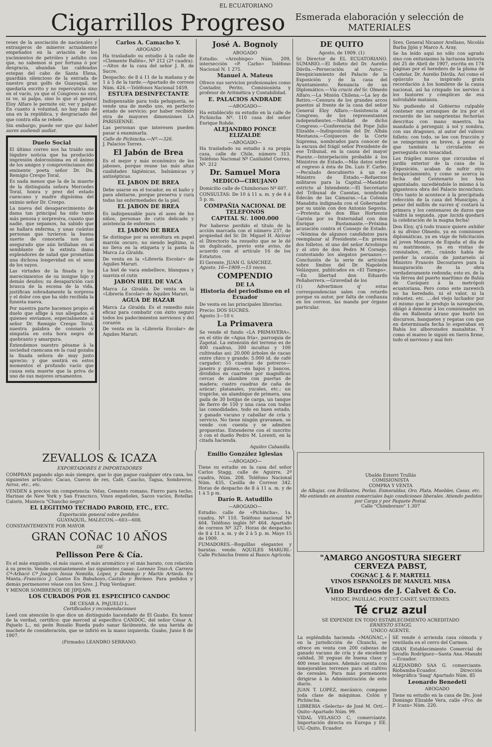EL ECUATORIANO
Cigarrillos Progreso
Esmerada elaboración y selección de
MATERIALES
reses de la asociación de nacionales y extranjeros de mineros actualmente empeñados en la aviación de los yacimientos de petróleo y asfalto con que, no sabemos si por fortuna ó por desgracia, abundan las caldeadas estepas del cabo de Santa Elena, guardián silencioso de la entrada de nuestro gran golfo de Guayaquil, se quedaría escrito y no repercutiría sino en el vacío, ya que el Congreso no oyó, ni ve, ni palpa, sino lo que el general Eloy Alfaro le permite oír, ver y palpar. En cuanto á voluntad, no hay más de una en la república, y desgraciado del que contra ella se rebele.
Sin embargo, puede ser que qui habet aures audiendi audiat.
Duelo Social
El último correo nos ha traído una lúgubre noticia que ha producido impresión dolorosísima en el ánimo de los amigos y comprovincianos del eminente poeta señor Dr. Dn. Remigio Crespo Toral.
Es nada menos que la de la muerte de la distinguida señora Mercedes Toral, honra y prez del estado cuencano y madre dignísima del eximio señor Dr. Crespo.
La nueva del desaparecimiento de dama tan principal ha sido tanto más penosa y sorpresiva, cuanto que nadie, que sepamos, ha sabido que se hallara enferma, y unas cuántas personas que tuvieron la buena suerte de conocerla nos han asegurado que aún brillaban en el semblante de la extinta dama esplendores de salud que prometían una dichosa longevidad en el seno de los suyos.
Las virtudes de la finada y los merecimientos de su insigne hijo y demás deudos; su desaparición casi brusca de la escena de la vida, justifican sobradamente la sorpresa y el dolor con que ha sido recibida la funesta nueva.
Por nuestra parte hacemos propio el duelo que aflige á sus allegados, á quienes enviamos, especialmente al señor Dr. Remigio Crespo Toral, nuestra palabra de consuelo y simpatía en esta hora negra de quebranto y amargura.
Extendemos nuestro pésame á la sociedad cuencana en la cual gozaba la finada señora de muy justo aprecio; y que sentirá en estos momentos el profundo vacío que causa esta muerte que la priva de uno de sus mejores ornamentos.
Carlos A. Camacho Y.
ABOGADO
Ha trasladado su estudio á la calle de «Clemente Ballén», Nº 212 (2ª cuadra).—Altos de la casa del señor J. R. de Sucre.
Despacho: de 8 á 11 de la mañana y de 1 á 5 de la tarde.—Apartado de correos Núm. 424.—Teléfonos Nacional 1459.
ESTUFA DESINFECTANTE
Indispensable para toda peluquería, se vende una de medio uso, en perfecto estado de servicio; por haber recibido otra de mayores dimensiones LA PARISIENNE.
Las personas que interesen pueden pasar á examinarla.
Calle de Pichincha.—Nº.—326.
J. Palacios Torres.
El Jabón de Brea
Es el mejor y más económico de los jabones, porque reune las más altas cualidades higiénicas, balsámicas y antisépticas.
EL JABON DE BREA
Debe usarse en el tocador, en el baño y para afeitarse, porque preserva y cura todas las enfermedades de la piel.
EL JABON DE BREA
Es indispensable para el aseo de los niños, personas de cutis delicado y asistencia de enfermos.
EL JABON DE BREA
Se distingue por su envoltura en papel marrón oscuro, no siendo legítimo, si no lleva en la etiqueta y la pasta la Marca La Giralda.
De venta en la «Librería Escolar» de Aquiles Maruri.
La hiel de vaca embellece, blanquea y suaviza el cutis
JABON HIEL DE VACA
Marca La Giralda. De venta en la «Librería Escolar» de Aquiles Maruri.
AGUA DE HAZAR
Marca La Giralda. Es el remedio más eficaz para combatir con éxito seguro todos los padecimientos nerviosos y del corazón
De venta en la «Librería Escolar» de Aquiles Maruri.
José A. Bognoly
ABOGADO
Estudio: «Arzobispo» Núm. 209, intersección «P. Carbo» Teléfono Nacional N. 1 275.
Manuel A. Mateus
Ofrece sus servicios profesionales como Contador, Perito, Comisionista y profesor de Aritmética y Contabilidad.
E. PALACIOS ANDRADE
—ABOGADO—
Ha establecido su estudio en la calle de Pichincha Nº. 110 casa del señor Enrique Rohde.
ALEJANDRO PONCE ELIZALDE
—ABOGADO—
Ha trasladado su estudio á su propia casa, calle de Chile, número 313. Teléfono Nacional Nº Casilaldel Correo, Nº. 212
Dr. Samuel Mora
MEDICO—CIRUJANO
Domicilio calle de Chimborazo Nº 607.
CONSULTAS: De 10 á 11 a. m. y de 4 á 5 p. m.
COMPAÑIA NACIONAL DE TELEFONOS
CAPITAL S/. 1000.000
Por haberse perdido el título de la acción marcada con el número 237, de propiedad del Sr. Dr. Miguel H. Alcívar el Directorio ha resuelto que se le dé un duplicado, previo este aviso, de acuerdo con el artículo 16 de los Estatutos.
El Gerente, JUAN G. SÁNCHEZ.
Agosto, 16—1909.—15 veces.
COMPENDIO
DE LA
Historia del periodismo en el Ecuador
De venta en las principales librerías.
Precio: DOS SUCRES.
Agosto 3—10 v.
La Primavera
Se vende el fundo «LA PRIMAVERA», en el sitio de «Agua fría», parroquia de Zapotal. La extensión del terreno es de 400 cuadras, 300 incultas y 100 cultivadas así: 20.000 árboles de cacao entre chico y grande; 5.000 id. de café cargador; 55 cuadras de potreros—janeiro y guinea,—en bajos y bancos, divididos en cuarteles por magníficas cercas de alambre con puertas de madera; cuatro cuadras de caña de azúcar; platanales, yucales, etc.; un trapiche, un alambique de primera, una paila de 30 botijas de carga, un tanque de fierro de 150 y una casa con todas las comodidades, todo en buen estado, y ganado vacuno y caballar de cría y servicio. No tiene ningún gravamen, se vende con cuenta y se admiten propuestas. Entenderse con el suscrito ó con el dueño Pedro M. Lorenti, en la citada hacienda.
Aquiles Cabanilla.
DE QUITO
Agosto, de 1909. (1)
Sr. Director de EL ECUATORIANO. SUMARIO.—El folleto del Dr. Aurelio Dávila.—Persecución al Autor.—Desquiciamiento del Palacio de la Exposición y de la casa del Ayuntamiento. Renuncia de un Diplomático.—Vía crucis del Sr. Olmedo Alfaro.—La Misión Chilena.—La ley de Retiro.—Censura de los grandes arcos puestos al frente de la casa del señor General Eloy Alfaro.—Insistencia al Congreso, de los representantes independientes.—Nulidad de dicho Congreso.—Conferencia del Pope Julio Elizalde.—Indisposición del Dr. Albán Mestanza.—Conjueces de la Corte Suprema, nombrados para conocer de la excusa del frágil señor Presidente de ese Tribunal, en la causa del mayor Puente.—Interpelación probable á los Ministros de Estado.—Más datos sobre el regreso á ésta de Dn. Luis F. Carbo.—Peculado descubierto á un ex-Ministro de Estado.—Refuerzos militares para la Capital.—Mandato estricto al Intendente.—El Secretario del Tribunal de Cuentas, nombrado Edecán de las Cámaras.—La Colonia Manabita indignada con el Gobernador por su unión con don Antonio Segovia.—Protesta de don Blas Hortensio Garzón por su fraternidad con don Enrique Bustamante.—Próxima acusación contra el Consejo de Estado.—Nómina de algunos candidatos para reemplazar al Presidente.—En prensa dos folletos, el uno del señor Arzobispo y el otro de don Pedro M Cornejo, contestando los alegatos peruanos.—Conclusión de la serie de artículos sobre límites del Dr. Napoleón Velázquez, publicados en «El Tiempo».—En libertad don Eduardo Peñaherrera.—Gravedad de los
(1) Advertimos q' estas correspondencias salen con retardo porque su autor, por falta de confianza en los correos, las manda por órgano particular.
Sres. General Nicanor Arellano, Nicolás Barba Jijón y Marco A. Aray.
Se ha leído aquí no sólo con agrado sino con entusiasmo la luctuosa historia del 25 de Abril de 1907, escrita en 174 páginas por el heredero de la pluma de Castelar, Dr. Aurelio Dávila. Así como el opúsculo ha inspirado grata recordación á los hombres de la causa nacional, así ha crispado los nervios á los fautores y cómplices de esa nolvidable matanza.
No pudiendo el Gobierno culpable contener sus arranques de ira por el recuerdo de las sangrientas fechorías descritas con mano maestra, ha mandado á perseguir, á sol y sombra, con sus dragones, al autor del valioso folleto; con todo, se lee con frucción y se reimprimirá en breve, á pesar de que también la circulación es perseguida con tenacidad.
Los frágiles muros que circundan el jardín exterior de la casa de la Exposición, acaban de sufrir otro desquiciamiento, y como se acerca la fecha del Centenario los han apuntalado, sucediéndole lo mismo á la gigantesca obra del Palacio inconcluso. Otro tanto le acontece á la precipitada refección de la casa del Municipio, á pesar del millón de sucres q' costará la primera y los centenares de duros que valdrá la segunda. ¡que lucida quedará la celebración de la magna fecha!
Don Eloy, q'á todo trance quiere exhibir á su divino Olmedo, ya en comisiones diplomáticas, ya en viaje de felicitación al joven Monarca de España el día de su matrimonio, ya en visitas de consulados, etc., cuándo había de perder la ocasión de juntarselo al Ministro Francés Decoutures para la inauguración de la obra verdaderamente redonda; esto es, de la vía férrea del puerto marítimo de Bahía de Caráquez á la metrópoli ecuatoriana. Pero como este zarewich no ha heredado, ni el valor, ni la robustez, etc. ....del viejo luchador por el mismo que le produjo la navegación, obligó á demorar á los comisionados un día en Ballenita atraso que burló los discursos, banquetes y regatas con que en determinada fecha lo esperaban en Bahía los alborozados manabitas. Y como el mareo le siguió en tierra firme, todo el nervioso y mal feri-
ZEVALLOS & ICAZA
EXPORTADORES E IMPORTADORES
COMPRAN pagando algo más siempre, que lo que pague cualquier otra casa, los siguientes artículos: Cacao, Cueros de res, Café, Caucho, Tagua, Sombreros, Arroz, etc., etc.
VENDEN á precios sin competencia: Velas, Cemento romano, Fierro para techo, Harinas de New York y San Francisco, Vinos españoles, Sacos vacíos, Botellas Caloris, Manteca "Chancho negro"
EL LEGITIMO TECHADO PAROID, ETC., ETC.
Exportación general sobre pedidos.
GUAYAQUIL, MALECON,—603—608.
CONSTANTEMENTE POR MAYOR
GRAN COÑAC 10 AÑOS
DE
Pellisson Pere & Cía.
Es el más exquisito, el más suave, el más aromático y el más barato, con relación á su precio. Vende constantemente las siguientes casas: Lorenzo Tous-A. Carrera Cª-Arbacó Cª Joaquín Insua Nemiña, López, y Domingo y Martín Artieda. En Manta,-Francisco J. Cantos En Babahoyo,-Castulo y Bermeo. Para pedidos y demás pormenores véase con los Sres. J. Puig Verdaguer.
Y MENOR SOMBREROS DE JIPIJAPA
LOS CURADOS POR EL ESPECIFICO CANDOC
DE CESAR A. PAJUELO L.
Certificados y recomendaciones
Leed con atención lo que dice un distinguido hacendado de El Guabo. En honor de la verdad, certifico: que merced al específico CANDOC, del señor César A. Pajuelo L., mi peón Rosalío Rueda pudo sanar fácilmente, de una herida de machete de consideración, que se infirió en la mano izquierda. Guabo, Junio 8 de 1907.
(Firmado) LEANDRO SERRANO.
Emilio González Iglesias
—ABOGADO—
Tiene su estudio en la casa del señor Carlos Stagg, calle de Aguirre, 2ª cuadra, Núm. 208. Teléfono Nacional Núm. 435, Casilla de Correos 342. Horas de despacho de 8 á 11 a. m. y de 1 á 5 p m.
Darío R. Astudillo
—ABOGADO—
Estudio: calle de «Pichincha», 1a. cuadra, Nº 110. Teléfono nacional Nº 464. Teléfono inglés Nº 464. Apartado de correos Nº 327. Horas de despacho: de 8 á 11 a. m. y de 2 á 5 p. m. Mayo 15 de 1909.
FUMADORES.--Boquillas elegantes y baratas. vende. AQUILES MARURI.-Calle Pichincha frente al Banco Agrícola.
Ubaldo Esterri Trullás
COMISIONISTA
COMPRA Y VENTA
de Alhajas, con Brillantes, Perlas, Esmeraldas, Oro, Plata, Muebles, Casas, etc. Me entiendo en asuntos comerciales bajo condiciones liberales. Atiendo pedidos por Carga y por Paquete Postal.
Calle "Chimborazo" 1.307
"AMARGO ANGOSTURA SIEGERT
CERVEZA PABST,
COGNAC J. & F. MARTELL
VINOS ESPAÑOLES DE MANUEL MISA
Vino Burdeos de J. Calvet & Co.
MEDOC, PAUILLAC, PONTET CANET, SAUTERNES.
Té cruz azul
SE EXPENDE EN TODO ESTABLECIMIENTO ACREDITADO
ERNESTO STAGG.
UNICO AGENTE.
La espléndida hacienda «MAGNAC,» en la jurisdicción de Chunchi, se ofrece en venta con 200 cabezas de ganado vacuno de cría y de excelente calidad, 30 yeguas de buena clase y 400 reses lanares. Además cuenta con inmejorables terrenos para el cultivo de cereales. Para más pormenores dirigirse á la Administración de este diario.
JUAN T. LOPEZ, mecánico, compone toda clase de máquinas. Colón y Pichincha.
LIBRERIA «Selecta» de José M. Ortí.--Quito--Apartado Núm. 99.
VIDAL VELASCO C, comerciante. Importación directa en Europa y EE. UU.-Quito, Ecuador.
SE vende ó arrienda casa cómoda y ventilada en el cerro del Carmen.
GRAN Establecimiento Comercial de Serafín Rodríguez—Santa Ana.-Manabí—Ecuador.
ALEJANDRO SAA G. comerciante. Riobamba-Ecuador. Dirección telegráfica 'Saag' Apartado Núm. 85
Leonardo Benedeti
ABOGADO
Tiene su estudio en la casa de Dn. José Domingo Elizalde Vera, calle «Fco. de P. Icaza» Núm. 220.